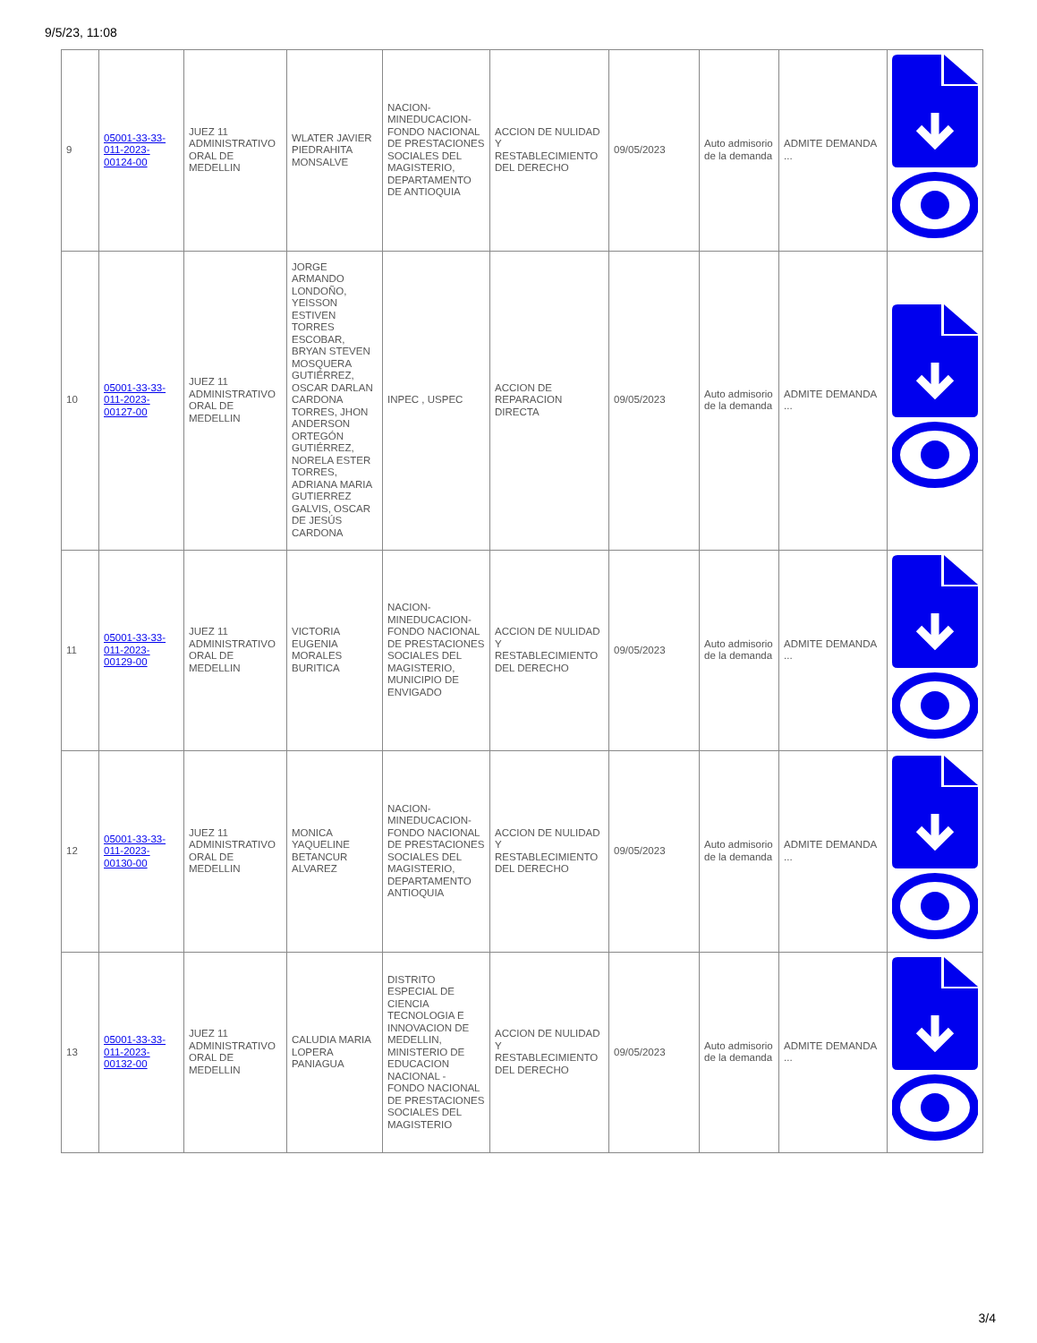9/5/23, 11:08
| 9 | 05001-33-33-011-2023-00124-00 | JUEZ 11 ADMINISTRATIVO ORAL DE MEDELLIN | WLATER JAVIER PIEDRAHITA MONSALVE | NACION-MINEDUCACION-FONDO NACIONAL DE PRESTACIONES SOCIALES DEL MAGISTERIO, DEPARTAMENTO DE ANTIOQUIA | ACCION DE NULIDAD Y RESTABLECIMIENTO DEL DERECHO | 09/05/2023 | Auto admisorio de la demanda | ADMITE DEMANDA ... | |
| 10 | 05001-33-33-011-2023-00127-00 | JUEZ 11 ADMINISTRATIVO ORAL DE MEDELLIN | JORGE ARMANDO LONDOÑO, YEISSON ESTIVEN TORRES ESCOBAR, BRYAN STEVEN MOSQUERA GUTIÉRREZ, OSCAR DARLAN CARDONA TORRES, JHON ANDERSON ORTEGÓN GUTIÉRREZ, NORELA ESTER TORRES, ADRIANA MARIA GUTIERREZ GALVIS, OSCAR DE JESÚS CARDONA | INPEC , USPEC | ACCION DE REPARACION DIRECTA | 09/05/2023 | Auto admisorio de la demanda | ADMITE DEMANDA ... | |
| 11 | 05001-33-33-011-2023-00129-00 | JUEZ 11 ADMINISTRATIVO ORAL DE MEDELLIN | VICTORIA EUGENIA MORALES BURITICA | NACION-MINEDUCACION-FONDO NACIONAL DE PRESTACIONES SOCIALES DEL MAGISTERIO, MUNICIPIO DE ENVIGADO | ACCION DE NULIDAD Y RESTABLECIMIENTO DEL DERECHO | 09/05/2023 | Auto admisorio de la demanda | ADMITE DEMANDA ... | |
| 12 | 05001-33-33-011-2023-00130-00 | JUEZ 11 ADMINISTRATIVO ORAL DE MEDELLIN | MONICA YAQUELINE BETANCUR ALVAREZ | NACION-MINEDUCACION-FONDO NACIONAL DE PRESTACIONES SOCIALES DEL MAGISTERIO, DEPARTAMENTO ANTIOQUIA | ACCION DE NULIDAD Y RESTABLECIMIENTO DEL DERECHO | 09/05/2023 | Auto admisorio de la demanda | ADMITE DEMANDA ... | |
| 13 | 05001-33-33-011-2023-00132-00 | JUEZ 11 ADMINISTRATIVO ORAL DE MEDELLIN | CALUDIA MARIA LOPERA PANIAGUA | DISTRITO ESPECIAL DE CIENCIA TECNOLOGIA E INNOVACION DE MEDELLIN, MINISTERIO DE EDUCACION NACIONAL - FONDO NACIONAL DE PRESTACIONES SOCIALES DEL MAGISTERIO | ACCION DE NULIDAD Y RESTABLECIMIENTO DEL DERECHO | 09/05/2023 | Auto admisorio de la demanda | ADMITE DEMANDA ... | |
3/4